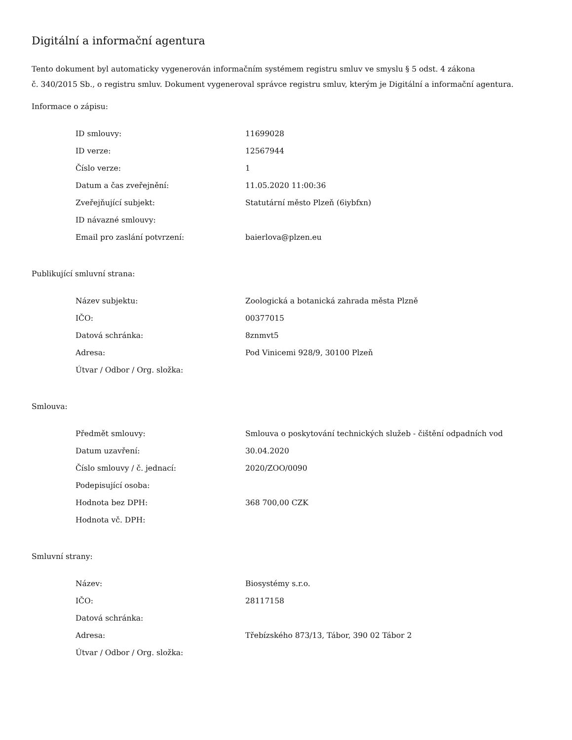Digitální a informační agentura
Tento dokument byl automaticky vygenerován informačním systémem registru smluv ve smyslu § 5 odst. 4 zákona
č. 340/2015 Sb., o registru smluv. Dokument vygeneroval správce registru smluv, kterým je Digitální a informační agentura.
Informace o zápisu:
| ID smlouvy: | 11699028 |
| ID verze: | 12567944 |
| Číslo verze: | 1 |
| Datum a čas zveřejnění: | 11.05.2020 11:00:36 |
| Zveřejňující subjekt: | Statutární město Plzeň (6iybfxn) |
| ID návazné smlouvy: | |
| Email pro zaslání potvrzení: | baierlova@plzen.eu |
Publikující smluvní strana:
| Název subjektu: | Zoologická a botanická zahrada města Plzně |
| IČO: | 00377015 |
| Datová schránka: | 8znmvt5 |
| Adresa: | Pod Vinicemi 928/9, 30100 Plzeň |
| Útvar / Odbor / Org. složka: | |
Smlouva:
| Předmět smlouvy: | Smlouva o poskytování technických služeb - čištění odpadních vod |
| Datum uzavření: | 30.04.2020 |
| Číslo smlouvy / č. jednací: | 2020/ZOO/0090 |
| Podepisující osoba: | |
| Hodnota bez DPH: | 368 700,00 CZK |
| Hodnota vč. DPH: | |
Smluvní strany:
| Název: | Biosystémy s.r.o. |
| IČO: | 28117158 |
| Datová schránka: | |
| Adresa: | Třebízského 873/13, Tábor, 390 02 Tábor 2 |
| Útvar / Odbor / Org. složka: | |